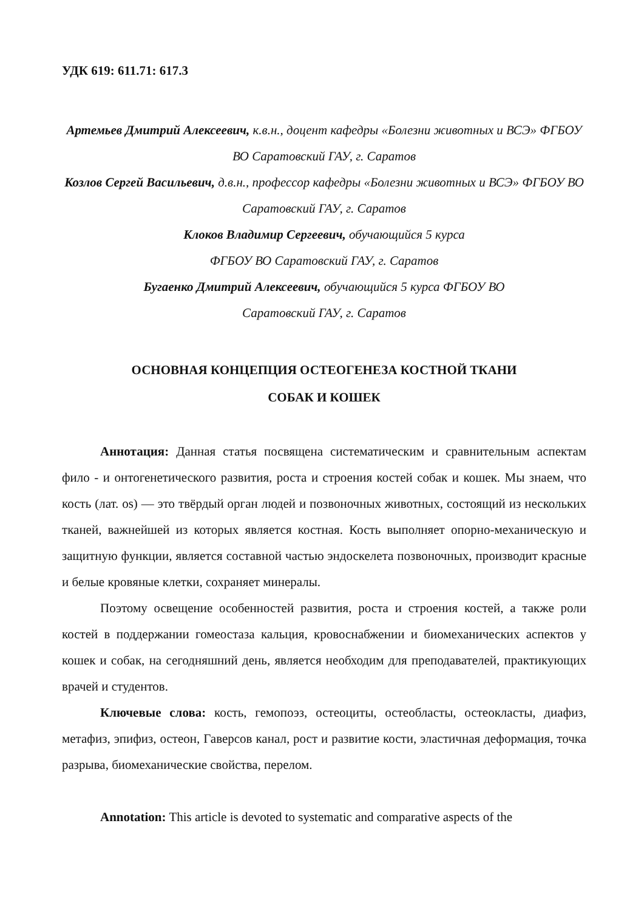УДК 619: 611.71: 617.3
Артемьев Дмитрий Алексеевич, к.в.н., доцент кафедры «Болезни животных и ВСЭ» ФГБОУ ВО Саратовский ГАУ, г. Саратов
Козлов Сергей Васильевич, д.в.н., профессор кафедры «Болезни животных и ВСЭ» ФГБОУ ВО Саратовский ГАУ, г. Саратов
Клоков Владимир Сергеевич, обучающийся 5 курса
ФГБОУ ВО Саратовский ГАУ, г. Саратов
Бугаенко Дмитрий Алексеевич, обучающийся 5 курса ФГБОУ ВО
Саратовский ГАУ, г. Саратов
ОСНОВНАЯ КОНЦЕПЦИЯ ОСТЕОГЕНЕЗА КОСТНОЙ ТКАНИ
СОБАК И КОШЕК
Аннотация: Данная статья посвящена систематическим и сравнительным аспектам фило - и онтогенетического развития, роста и строения костей собак и кошек. Мы знаем, что кость (лат. os) — это твёрдый орган людей и позвоночных животных, состоящий из нескольких тканей, важнейшей из которых является костная. Кость выполняет опорно-механическую и защитную функции, является составной частью эндоскелета позвоночных, производит красные и белые кровяные клетки, сохраняет минералы.
Поэтому освещение особенностей развития, роста и строения костей, а также роли костей в поддержании гомеостаза кальция, кровоснабжении и биомеханических аспектов у кошек и собак, на сегодняшний день, является необходим для преподавателей, практикующих врачей и студентов.
Ключевые слова: кость, гемопоэз, остеоциты, остеобласты, остеокласты, диафиз, метафиз, эпифиз, остеон, Гаверсов канал, рост и развитие кости, эластичная деформация, точка разрыва, биомеханические свойства, перелом.
Annotation: This article is devoted to systematic and comparative aspects of the